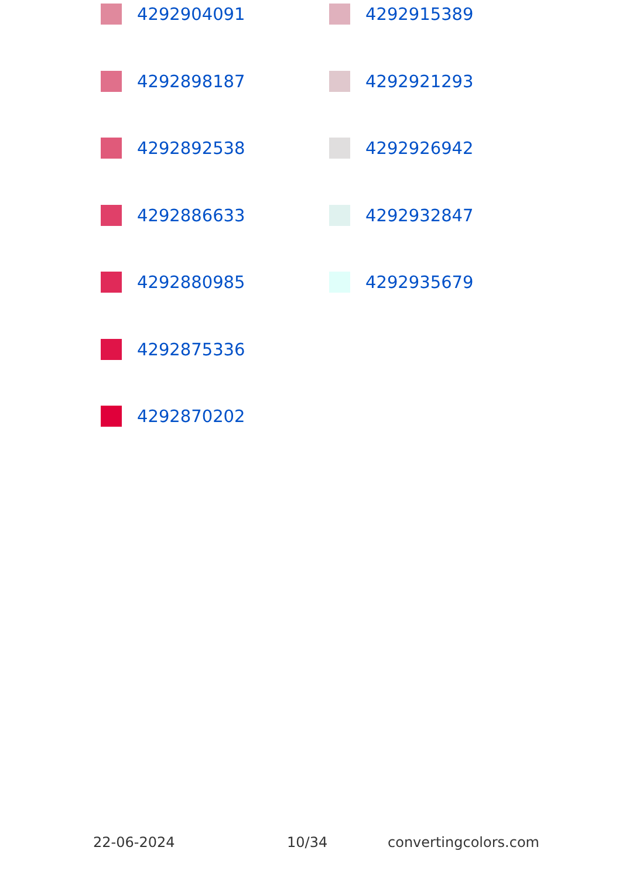4292904091
4292898187
4292892538
4292886633
4292880985
4292875336
4292870202
4292915389
4292921293
4292926942
4292932847
4292935679
22-06-2024 10/34 convertingcolors.com